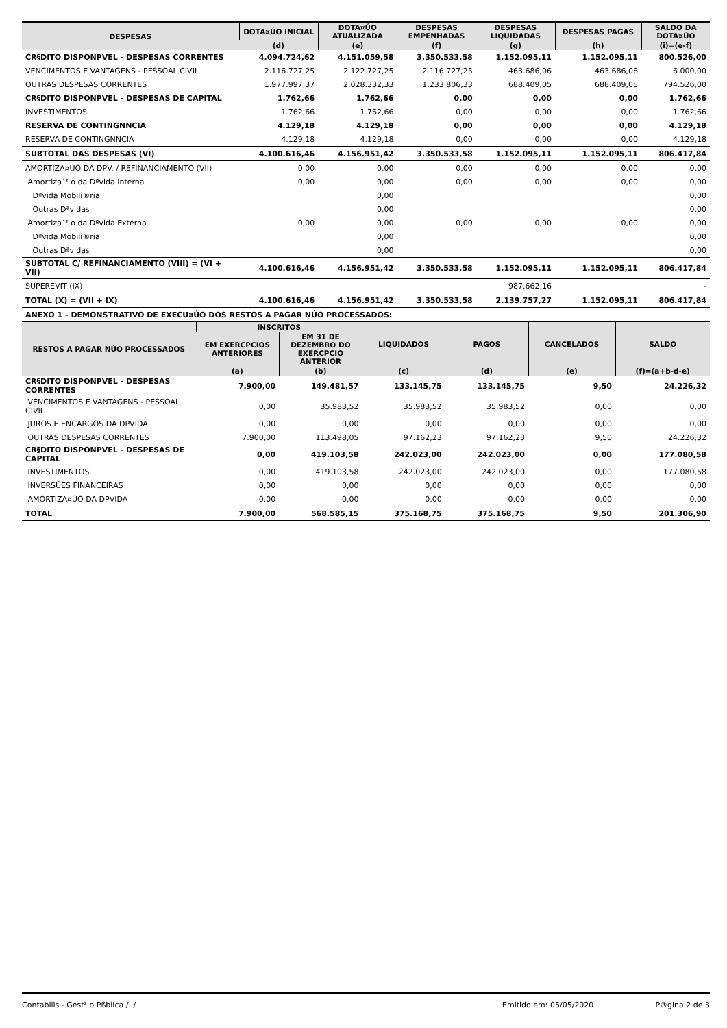| DESPESAS | DOTA¤ÚO INICIAL | DOTA¤ÚO ATUALIZADA | DESPESAS EMPENHADAS | DESPESAS LIQUIDADAS | DESPESAS PAGAS | SALDO DA DOTA¤ÚO |
| --- | --- | --- | --- | --- | --- | --- |
| | (d) | (e) | (f) | (g) | (h) | (i)=(e-f) |
| CR§DITO DISPONPVEL - DESPESAS CORRENTES | 4.094.724,62 | 4.151.059,58 | 3.350.533,58 | 1.152.095,11 | 1.152.095,11 | 800.526,00 |
| VENCIMENTOS E VANTAGENS - PESSOAL CIVIL | 2.116.727,25 | 2.122.727,25 | 2.116.727,25 | 463.686,06 | 463.686,06 | 6.000,00 |
| OUTRAS DESPESAS CORRENTES | 1.977.997,37 | 2.028.332,33 | 1.233.806,33 | 688.409,05 | 688.409,05 | 794.526,00 |
| CR§DITO DISPONPVEL - DESPESAS DE CAPITAL | 1.762,66 | 1.762,66 | 0,00 | 0,00 | 0,00 | 1.762,66 |
| INVESTIMENTOS | 1.762,66 | 1.762,66 | 0,00 | 0,00 | 0,00 | 1.762,66 |
| RESERVA DE CONTINGNNCIA | 4.129,18 | 4.129,18 | 0,00 | 0,00 | 0,00 | 4.129,18 |
| RESERVA DE CONTINGNNCIA | 4.129,18 | 4.129,18 | 0,00 | 0,00 | 0,00 | 4.129,18 |
| SUBTOTAL DAS DESPESAS (VI) | 4.100.616,46 | 4.156.951,42 | 3.350.533,58 | 1.152.095,11 | 1.152.095,11 | 806.417,84 |
| AMORTIZA¤ÚO DA DPV. / REFINANCIAMENTO (VII) | 0,00 | 0,00 | 0,00 | 0,00 | 0,00 | 0,00 |
| Amortiza´² o da Dªvida Interna | 0,00 | 0,00 | 0,00 | 0,00 | 0,00 | 0,00 |
| Dªvida Mobili®ria | | 0,00 | | | | 0,00 |
| Outras Dªvidas | | 0,00 | | | | 0,00 |
| Amortiza´² o da Dªvida Externa | 0,00 | 0,00 | 0,00 | 0,00 | 0,00 | 0,00 |
| Dªvida Mobili®ria | | 0,00 | | | | 0,00 |
| Outras Dªvidas | | 0,00 | | | | 0,00 |
| SUBTOTAL C/ REFINANCIAMENTO (VIII) = (VI + VII) | 4.100.616,46 | 4.156.951,42 | 3.350.533,58 | 1.152.095,11 | 1.152.095,11 | 806.417,84 |
| SUPERΞVIT (IX) | | | | 987.662,16 | | - |
| TOTAL (X) = (VII + IX) | 4.100.616,46 | 4.156.951,42 | 3.350.533,58 | 2.139.757,27 | 1.152.095,11 | 806.417,84 |
| ANEXO 1 - DEMONSTRATIVO DE EXECU¤ÚO DOS RESTOS A PAGAR NÚO PROCESSADOS: | | | | | | |
| RESTOS A PAGAR NÚO PROCESSADOS | INSCRITOS | | LIQUIDADOS | PAGOS | CANCELADOS | SALDO |
| --- | --- | --- | --- | --- | --- | --- |
| | EM EXERCPCIOS ANTERIORES | EM 31 DE DEZEMBRO DO EXERCPCIO ANTERIOR | | | | |
| | (a) | (b) | (c) | (d) | (e) | (f)=(a+b-d-e) |
| CR§DITO DISPONPVEL - DESPESAS CORRENTES | 7.900,00 | 149.481,57 | 133.145,75 | 133.145,75 | 9,50 | 24.226,32 |
| VENCIMENTOS E VANTAGENS - PESSOAL CIVIL | 0,00 | 35.983,52 | 35.983,52 | 35.983,52 | 0,00 | 0,00 |
| JUROS E ENCARGOS DA DPVIDA | 0,00 | 0,00 | 0,00 | 0,00 | 0,00 | 0,00 |
| OUTRAS DESPESAS CORRENTES | 7.900,00 | 113.498,05 | 97.162,23 | 97.162,23 | 9,50 | 24.226,32 |
| CR§DITO DISPONPVEL - DESPESAS DE CAPITAL | 0,00 | 419.103,58 | 242.023,00 | 242.023,00 | 0,00 | 177.080,58 |
| INVESTIMENTOS | 0,00 | 419.103,58 | 242.023,00 | 242.023,00 | 0,00 | 177.080,58 |
| INVERSŬES FINANCEIRAS | 0,00 | 0,00 | 0,00 | 0,00 | 0,00 | 0,00 |
| AMORTIZA¤ÚO DA DPVIDA | 0,00 | 0,00 | 0,00 | 0,00 | 0,00 | 0,00 |
| TOTAL | 7.900,00 | 568.585,15 | 375.168,75 | 375.168,75 | 9,50 | 201.306,90 |
Contabilis - Gest² o Pßblica / / Emitido em: 05/05/2020 P®gina 2 de 3